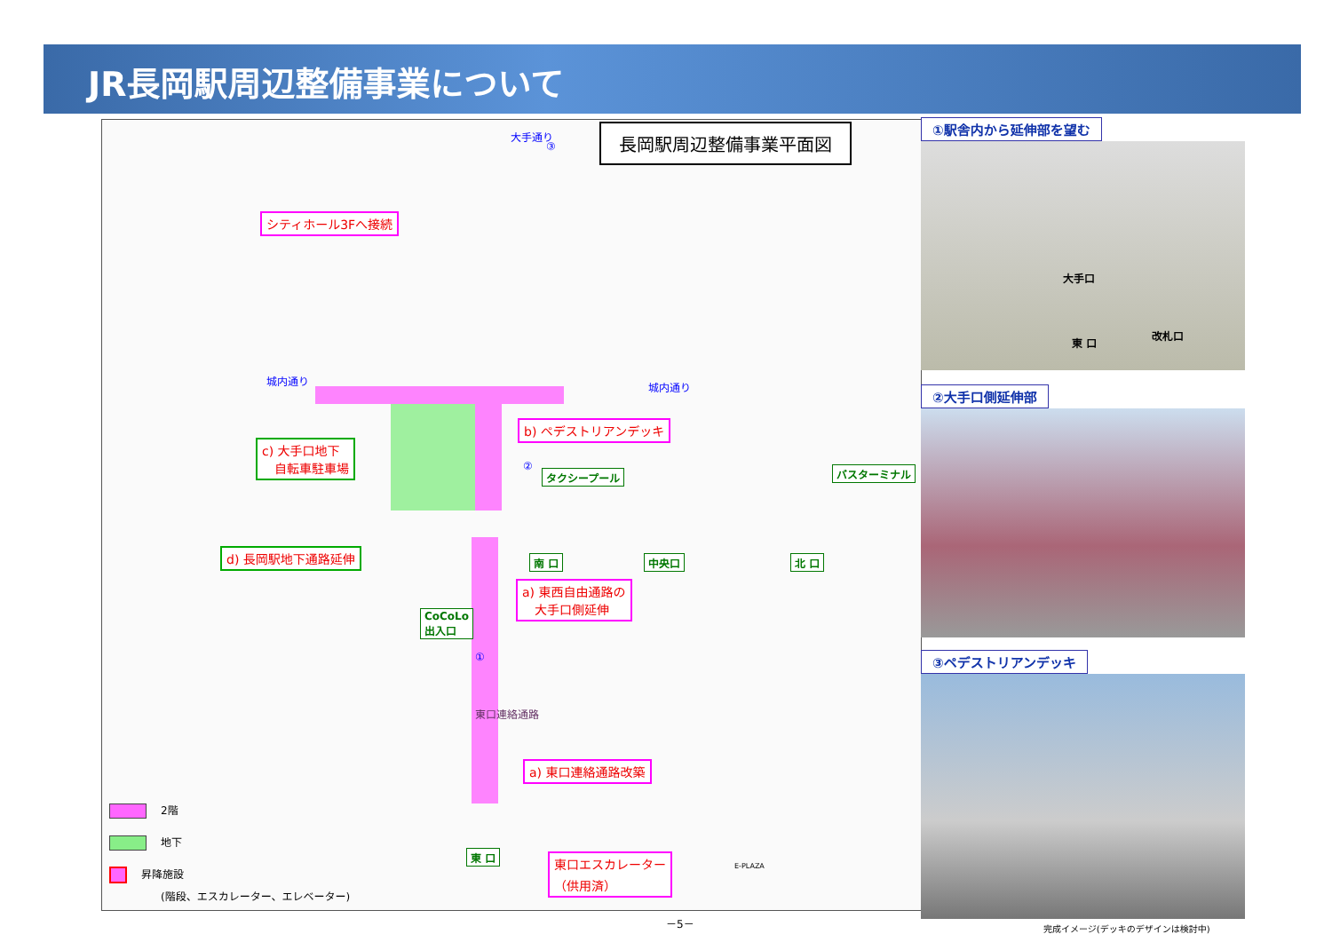JR長岡駅周辺整備事業について
長岡駅周辺整備事業平面図
シティホール3Fへ接続
城内通り 城内通り
b) ペデストリアンデッキ
c) 大手口地下
　自転車駐車場
タクシープール バスターミナル
d) 長岡駅地下通路延伸 南 口 中央口 北 口
a) 東西自由通路の
　大手口側延伸
CoCoLo
出入口
①
②
③
大手通り
東口連絡通路
a) 東口連絡通路改築
東 口
東口エスカレーター
（供用済）
E-PLAZA
2階
地下
昇降施設
(階段、エスカレーター、エレベーター)
①駅舎内から延伸部を望む
大手口
東 口
改札口
②大手口側延伸部
③ペデストリアンデッキ
－5－
完成イメージ(デッキのデザインは検討中)